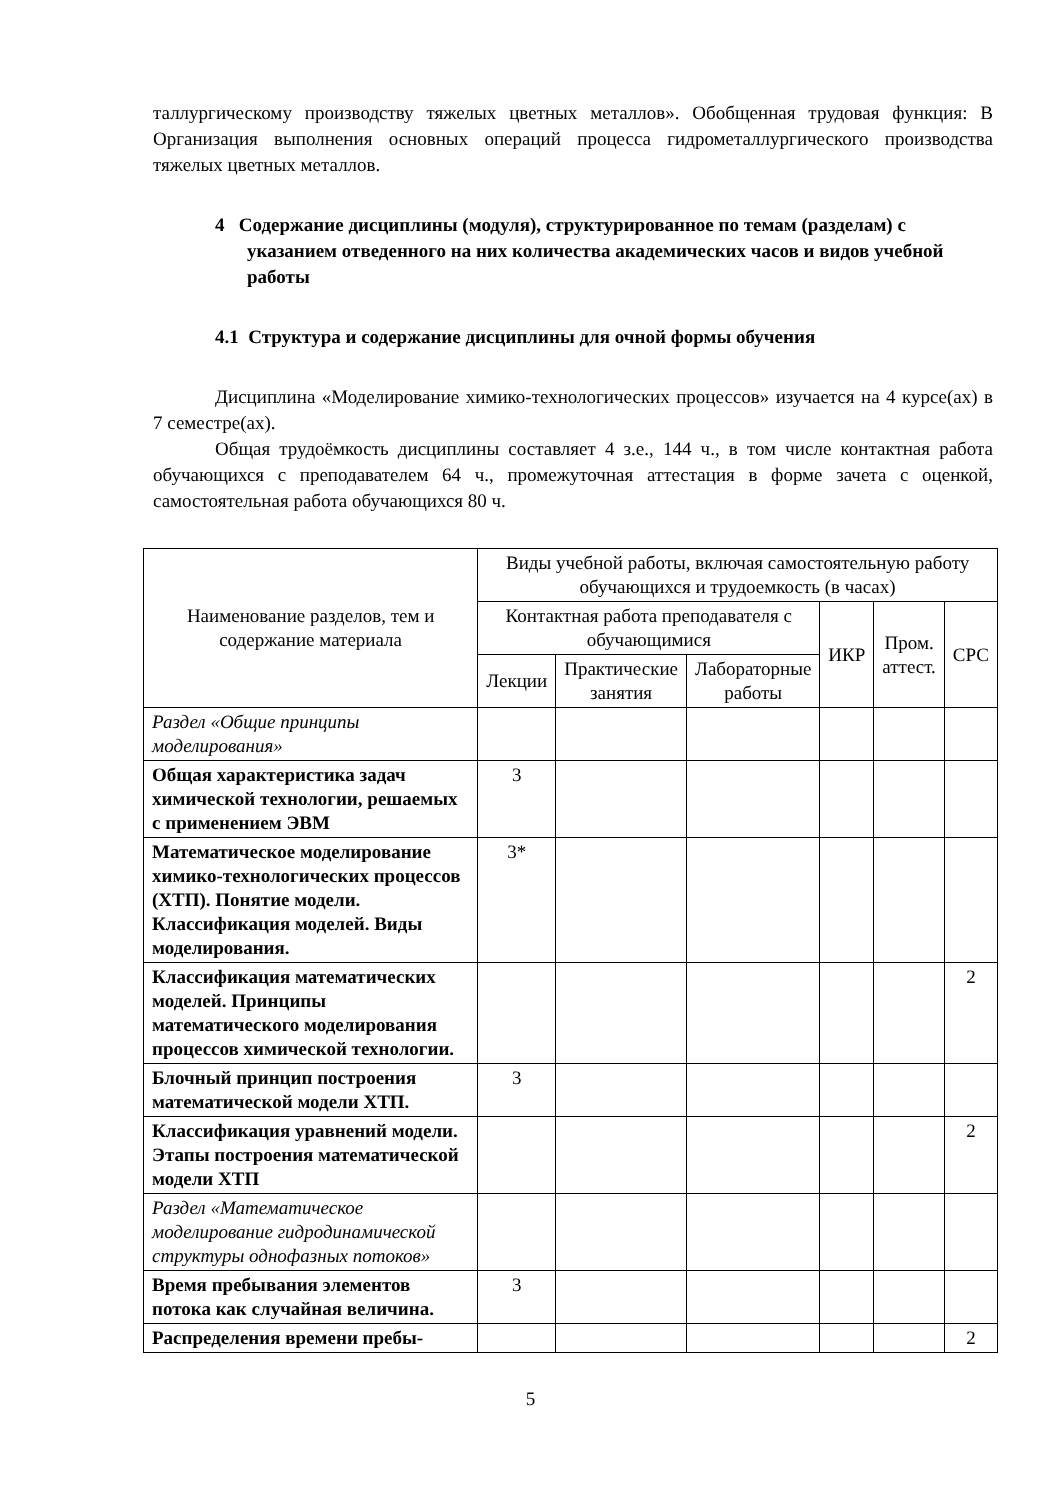таллургическому производству тяжелых цветных металлов». Обобщенная трудовая функция: В Организация выполнения основных операций процесса гидрометаллургического производства тяжелых цветных металлов.
4 Содержание дисциплины (модуля), структурированное по темам (разделам) с указанием отведенного на них количества академических часов и видов учебной работы
4.1 Структура и содержание дисциплины для очной формы обучения
Дисциплина «Моделирование химико-технологических процессов» изучается на 4 курсе(ах) в 7 семестре(ах).
Общая трудоёмкость дисциплины составляет 4 з.е., 144 ч., в том числе контактная работа обучающихся с преподавателем 64 ч., промежуточная аттестация в форме зачета с оценкой, самостоятельная работа обучающихся 80 ч.
| Наименование разделов, тем и содержание материала | Виды учебной работы, включая самостоятельную работу обучающихся и трудоемкость (в часах) | | | | | |
| --- | --- | --- | --- | --- | --- | --- |
| | Контактная работа преподавателя с обучающимися | | | ИКР | Пром. аттест. | СРС |
| | Лекции | Практические занятия | Лабораторные работы | | | |
| Раздел «Общие принципы моделирования» | | | | | | |
| Общая характеристика задач химической технологии, решаемых с применением ЭВМ | 3 | | | | | |
| Математическое моделирование химико-технологических процессов (ХТП). Понятие модели. Классификация моделей. Виды моделирования. | 3* | | | | | |
| Классификация математических моделей. Принципы математического моделирования процессов химической технологии. | | | | | | 2 |
| Блочный принцип построения математической модели ХТП. | 3 | | | | | |
| Классификация уравнений модели. Этапы построения математической модели ХТП | | | | | | 2 |
| Раздел «Математическое моделирование гидродинамической структуры однофазных потоков» | | | | | | |
| Время пребывания элементов потока как случайная величина. | 3 | | | | | |
| Распределения времени пребы- | | | | | | 2 |
5